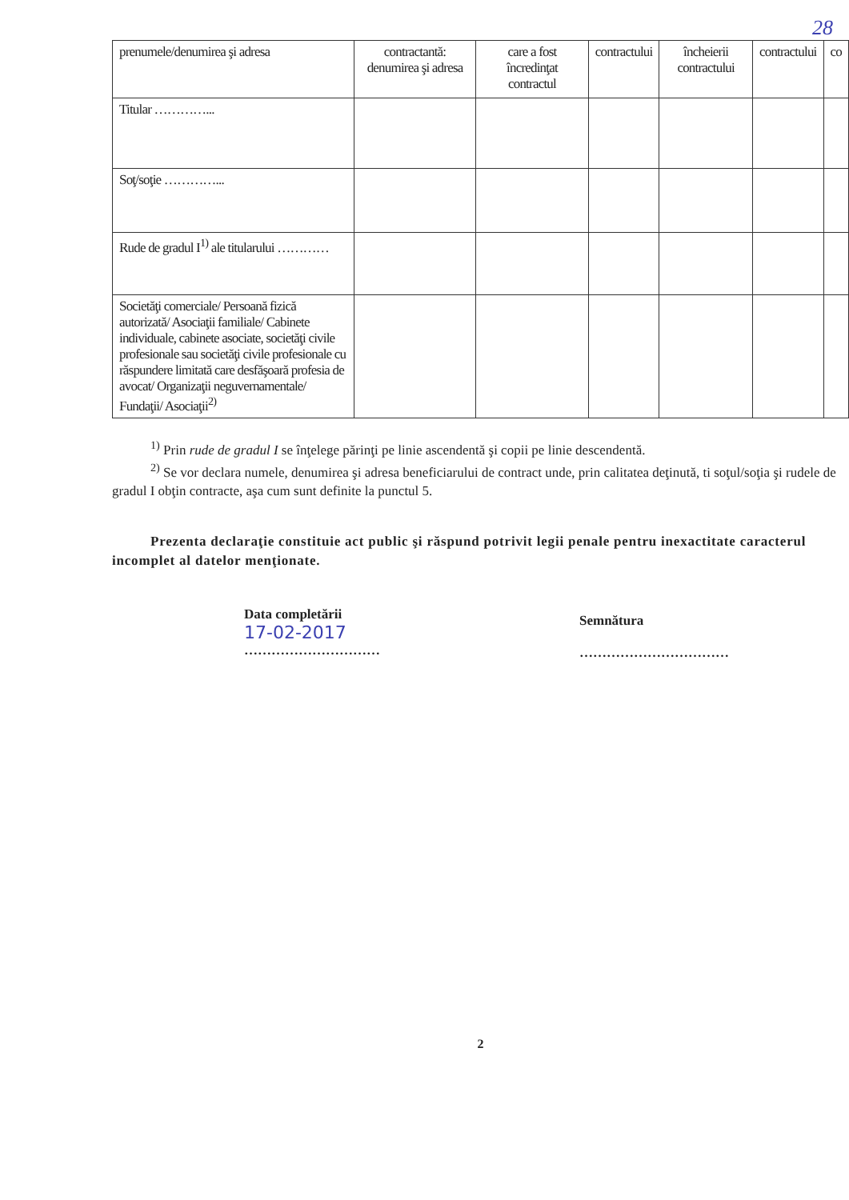28
| prenumele/denumirea şi adresa | contractantă: denumirea şi adresa | care a fost încredinţat contractul | contractului | încheierii contractului | contractului | co |
| Titular …………... | | | | | | |
| Soţ/soţie …………... | | | | | | |
| Rude de gradul I<sup>1)</sup> ale titularului ………… | | | | | | |
| Societăţi comerciale/ Persoană fizică autorizată/ Asociaţii familiale/ Cabinete individuale, cabinete asociate, societăţi civile profesionale sau societăţi civile profesionale cu răspundere limitată care desfăşoară profesia de avocat/ Organizaţii neguvernamentale/ Fundaţii/ Asociaţii<sup>2)</sup> | | | | | | |
<sup>1)</sup> Prin rude de gradul I se înţelege părinţi pe linie ascendentă şi copii pe linie descendentă.
<sup>2)</sup> Se vor declara numele, denumirea şi adresa beneficiarului de contract unde, prin calitatea deţinută, ti soţul/soţia şi rudele de gradul I obţin contracte, aşa cum sunt definite la punctul 5.
Prezenta declaraţie constituie act public şi răspund potrivit legii penale pentru inexactitate caracterul incomplet al datelor menţionate.
Data completării
17-02-2017
…………………………
Semnătura
……………………………
2